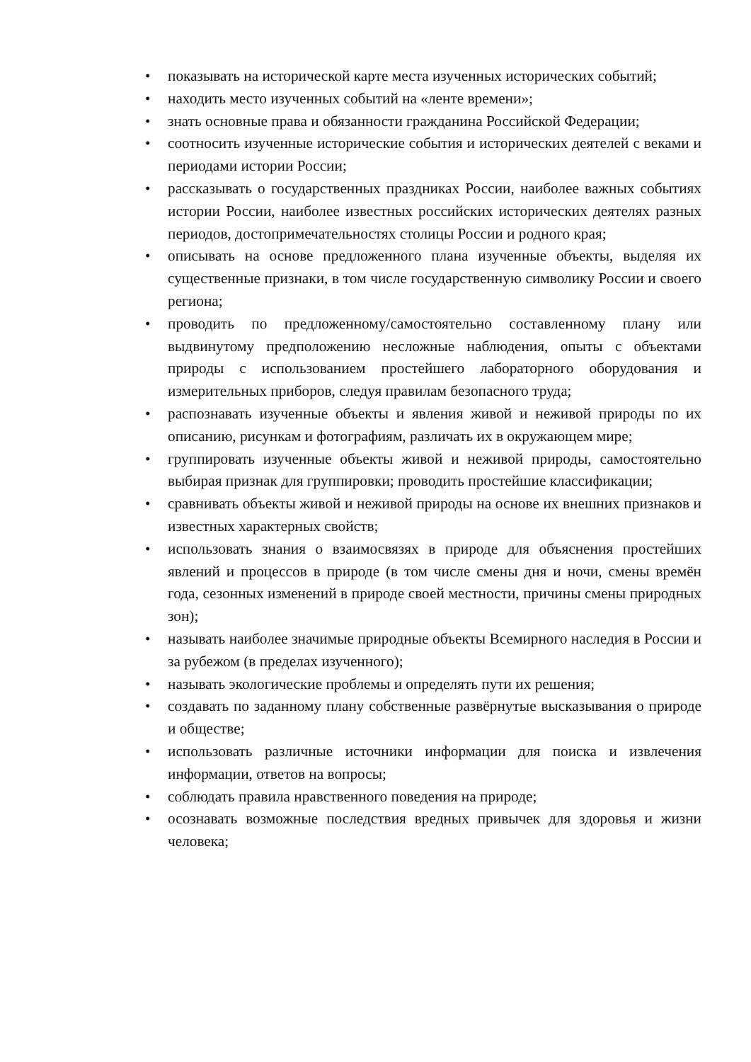• показывать на исторической карте места изученных исторических событий;
• находить место изученных событий на «ленте времени»;
• знать основные права и обязанности гражданина Российской Федерации;
• соотносить изученные исторические события и исторических деятелей с веками и периодами истории России;
• рассказывать о государственных праздниках России, наиболее важных событиях истории России, наиболее известных российских исторических деятелях разных периодов, достопримечательностях столицы России и родного края;
• описывать на основе предложенного плана изученные объекты, выделяя их существенные признаки, в том числе государственную символику России и своего региона;
• проводить по предложенному/самостоятельно составленному плану или выдвинутому предположению несложные наблюдения, опыты с объектами природы с использованием простейшего лабораторного оборудования и измерительных приборов, следуя правилам безопасного труда;
• распознавать изученные объекты и явления живой и неживой природы по их описанию, рисункам и фотографиям, различать их в окружающем мире;
• группировать изученные объекты живой и неживой природы, самостоятельно выбирая признак для группировки; проводить простейшие классификации;
• сравнивать объекты живой и неживой природы на основе их внешних признаков и известных характерных свойств;
• использовать знания о взаимосвязях в природе для объяснения простейших явлений и процессов в природе (в том числе смены дня и ночи, смены времён года, сезонных изменений в природе своей местности, причины смены природных зон);
• называть наиболее значимые природные объекты Всемирного наследия в России и за рубежом (в пределах изученного);
• называть экологические проблемы и определять пути их решения;
• создавать по заданному плану собственные развёрнутые высказывания о природе и обществе;
• использовать различные источники информации для поиска и извлечения информации, ответов на вопросы;
• соблюдать правила нравственного поведения на природе;
• осознавать возможные последствия вредных привычек для здоровья и жизни человека;